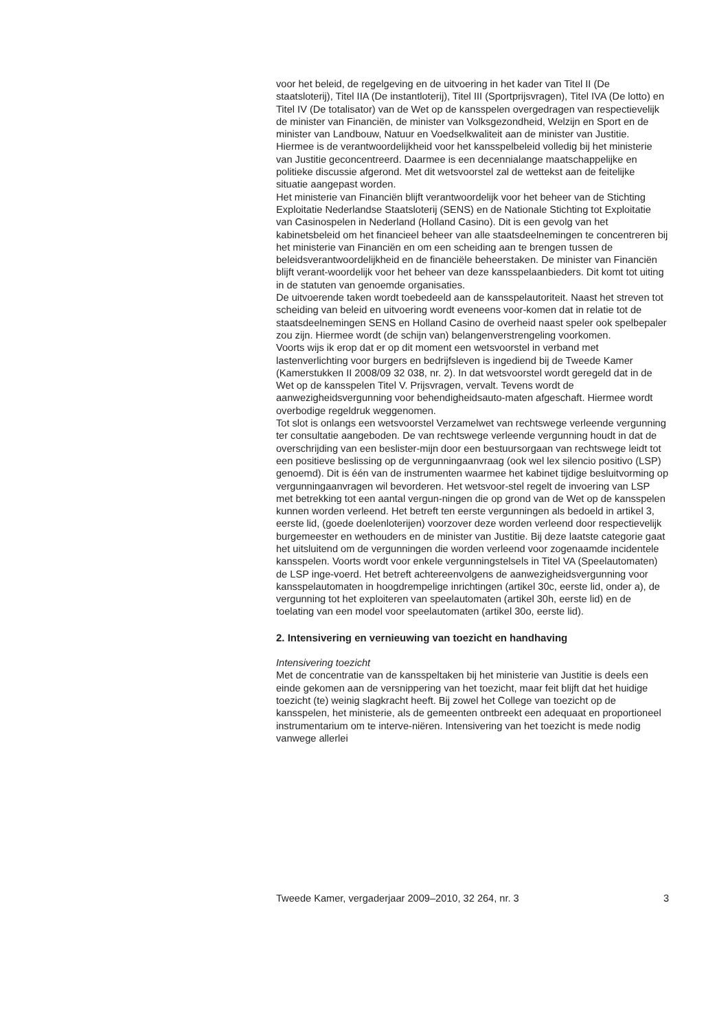voor het beleid, de regelgeving en de uitvoering in het kader van Titel II (De staatsloterij), Titel IIA (De instantloterij), Titel III (Sportprijsvragen), Titel IVA (De lotto) en Titel IV (De totalisator) van de Wet op de kansspelen overgedragen van respectievelijk de minister van Financiën, de minister van Volksgezondheid, Welzijn en Sport en de minister van Landbouw, Natuur en Voedselkwaliteit aan de minister van Justitie.
Hiermee is de verantwoordelijkheid voor het kansspelbeleid volledig bij het ministerie van Justitie geconcentreerd. Daarmee is een decennialange maatschappelijke en politieke discussie afgerond. Met dit wetsvoorstel zal de wettekst aan de feitelijke situatie aangepast worden.
Het ministerie van Financiën blijft verantwoordelijk voor het beheer van de Stichting Exploitatie Nederlandse Staatsloterij (SENS) en de Nationale Stichting tot Exploitatie van Casinospelen in Nederland (Holland Casino). Dit is een gevolg van het kabinetsbeleid om het financieel beheer van alle staatsdeelnemingen te concentreren bij het ministerie van Financiën en om een scheiding aan te brengen tussen de beleidsverantwoordelijkheid en de financiële beheerstaken. De minister van Financiën blijft verant-woordelijk voor het beheer van deze kansspelaanbieders. Dit komt tot uiting in de statuten van genoemde organisaties.
De uitvoerende taken wordt toebedeeld aan de kansspelautoriteit. Naast het streven tot scheiding van beleid en uitvoering wordt eveneens voor-komen dat in relatie tot de staatsdeelnemingen SENS en Holland Casino de overheid naast speler ook spelbepaler zou zijn. Hiermee wordt (de schijn van) belangenverstrengeling voorkomen.
Voorts wijs ik erop dat er op dit moment een wetsvoorstel in verband met lastenverlichting voor burgers en bedrijfsleven is ingediend bij de Tweede Kamer (Kamerstukken II 2008/09 32 038, nr. 2). In dat wetsvoorstel wordt geregeld dat in de Wet op de kansspelen Titel V. Prijsvragen, vervalt. Tevens wordt de aanwezigheidsvergunning voor behendigheidsauto-maten afgeschaft. Hiermee wordt overbodige regeldruk weggenomen.
Tot slot is onlangs een wetsvoorstel Verzamelwet van rechtswege verleende vergunning ter consultatie aangeboden. De van rechtswege verleende vergunning houdt in dat de overschrijding van een beslister-mijn door een bestuursorgaan van rechtswege leidt tot een positieve beslissing op de vergunningaanvraag (ook wel lex silencio positivo (LSP) genoemd). Dit is één van de instrumenten waarmee het kabinet tijdige besluitvorming op vergunningaanvragen wil bevorderen. Het wetsvoor-stel regelt de invoering van LSP met betrekking tot een aantal vergun-ningen die op grond van de Wet op de kansspelen kunnen worden verleend. Het betreft ten eerste vergunningen als bedoeld in artikel 3, eerste lid, (goede doelenloterijen) voorzover deze worden verleend door respectievelijk burgemeester en wethouders en de minister van Justitie. Bij deze laatste categorie gaat het uitsluitend om de vergunningen die worden verleend voor zogenaamde incidentele kansspelen. Voorts wordt voor enkele vergunningstelsels in Titel VA (Speelautomaten) de LSP inge-voerd. Het betreft achtereenvolgens de aanwezigheidsvergunning voor kansspelautomaten in hoogdrempelige inrichtingen (artikel 30c, eerste lid, onder a), de vergunning tot het exploiteren van speelautomaten (artikel 30h, eerste lid) en de toelating van een model voor speelautomaten (artikel 30o, eerste lid).
2. Intensivering en vernieuwing van toezicht en handhaving
Intensivering toezicht
Met de concentratie van de kansspeltaken bij het ministerie van Justitie is deels een einde gekomen aan de versnippering van het toezicht, maar feit blijft dat het huidige toezicht (te) weinig slagkracht heeft. Bij zowel het College van toezicht op de kansspelen, het ministerie, als de gemeenten ontbreekt een adequaat en proportioneel instrumentarium om te interve-niëren. Intensivering van het toezicht is mede nodig vanwege allerlei
Tweede Kamer, vergaderjaar 2009–2010, 32 264, nr. 3 3